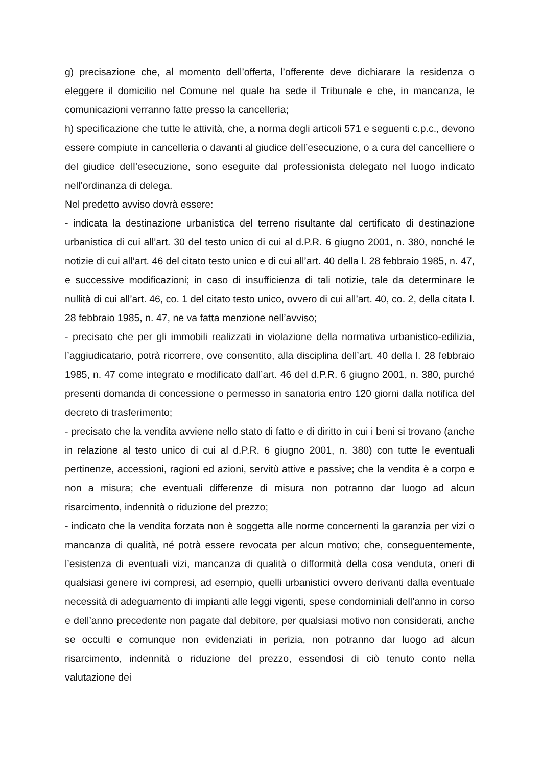g) precisazione che, al momento dell’offerta, l’offerente deve dichiarare la residenza o eleggere il domicilio nel Comune nel quale ha sede il Tribunale e che, in mancanza, le comunicazioni verranno fatte presso la cancelleria;
h) specificazione che tutte le attività, che, a norma degli articoli 571 e seguenti c.p.c., devono essere compiute in cancelleria o davanti al giudice dell’esecuzione, o a cura del cancelliere o del giudice dell’esecuzione, sono eseguite dal professionista delegato nel luogo indicato nell’ordinanza di delega.
Nel predetto avviso dovrà essere:
- indicata la destinazione urbanistica del terreno risultante dal certificato di destinazione urbanistica di cui all’art. 30 del testo unico di cui al d.P.R. 6 giugno 2001, n. 380, nonché le notizie di cui all’art. 46 del citato testo unico e di cui all’art. 40 della l. 28 febbraio 1985, n. 47, e successive modificazioni; in caso di insufficienza di tali notizie, tale da determinare le nullità di cui all’art. 46, co. 1 del citato testo unico, ovvero di cui all’art. 40, co. 2, della citata l. 28 febbraio 1985, n. 47, ne va fatta menzione nell’avviso;
- precisato che per gli immobili realizzati in violazione della normativa urbanistico-edilizia, l’aggiudicatario, potrà ricorrere, ove consentito, alla disciplina dell’art. 40 della l. 28 febbraio 1985, n. 47 come integrato e modificato dall’art. 46 del d.P.R. 6 giugno 2001, n. 380, purché presenti domanda di concessione o permesso in sanatoria entro 120 giorni dalla notifica del decreto di trasferimento;
- precisato che la vendita avviene nello stato di fatto e di diritto in cui i beni si trovano (anche in relazione al testo unico di cui al d.P.R. 6 giugno 2001, n. 380) con tutte le eventuali pertinenze, accessioni, ragioni ed azioni, servitù attive e passive; che la vendita è a corpo e non a misura; che eventuali differenze di misura non potranno dar luogo ad alcun risarcimento, indennità o riduzione del prezzo;
- indicato che la vendita forzata non è soggetta alle norme concernenti la garanzia per vizi o mancanza di qualità, né potrà essere revocata per alcun motivo; che, conseguentemente, l’esistenza di eventuali vizi, mancanza di qualità o difformità della cosa venduta, oneri di qualsiasi genere ivi compresi, ad esempio, quelli urbanistici ovvero derivanti dalla eventuale necessità di adeguamento di impianti alle leggi vigenti, spese condominiali dell’anno in corso e dell’anno precedente non pagate dal debitore, per qualsiasi motivo non considerati, anche se occulti e comunque non evidenziati in perizia, non potranno dar luogo ad alcun risarcimento, indennità o riduzione del prezzo, essendosi di ciò tenuto conto nella valutazione dei